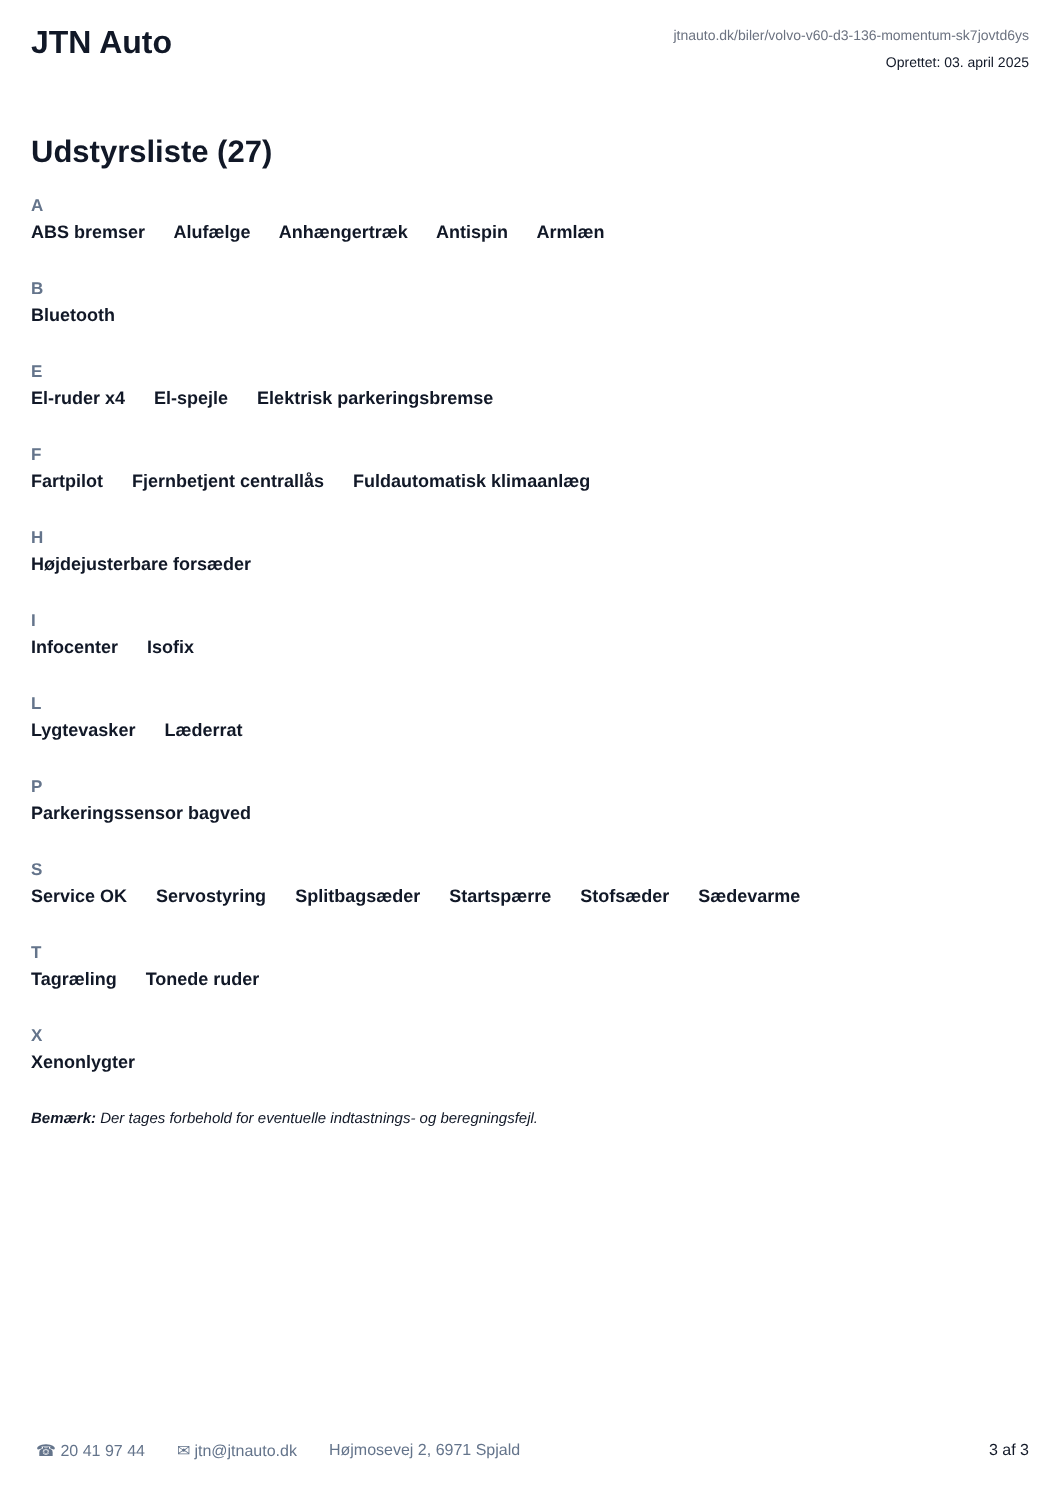JTN Auto
jtnauto.dk/biler/volvo-v60-d3-136-momentum-sk7jovtd6ys
Oprettet: 03. april 2025
Udstyrsliste (27)
A
ABS bremser Alufælge Anhængertræk Antispin Armlæn
B
Bluetooth
E
El-ruder x4 El-spejle Elektrisk parkeringsbremse
F
Fartpilot Fjernbetjent centrallås Fuldautomatisk klimaanlæg
H
Højdejusterbare forsæder
I
Infocenter Isofix
L
Lygtevasker Læderrat
P
Parkeringssensor bagved
S
Service OK Servostyring Splitbagsæder Startspærre Stofsæder Sædevarme
T
Tagræling Tonede ruder
X
Xenonlygter
Bemærk: Der tages forbehold for eventuelle indtastnings- og beregningsfejl.
☎ 20 41 97 44 ✉ jtn@jtnauto.dk Højmosevej 2, 6971 Spjald 3 af 3